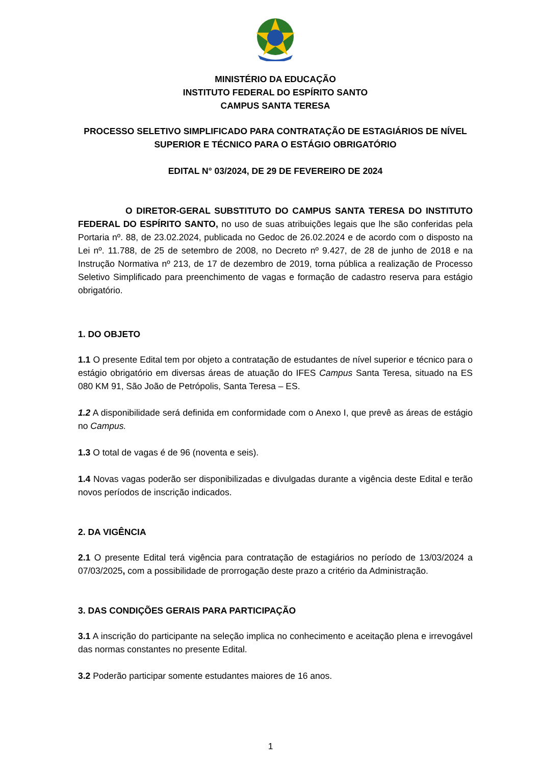MINISTÉRIO DA EDUCAÇÃO
INSTITUTO FEDERAL DO ESPÍRITO SANTO
CAMPUS SANTA TERESA
PROCESSO SELETIVO SIMPLIFICADO PARA CONTRATAÇÃO DE ESTAGIÁRIOS DE NÍVEL SUPERIOR E TÉCNICO PARA O ESTÁGIO OBRIGATÓRIO
EDITAL N° 03/2024, DE 29 DE FEVEREIRO DE 2024
O DIRETOR-GERAL SUBSTITUTO DO CAMPUS SANTA TERESA DO INSTITUTO FEDERAL DO ESPÍRITO SANTO, no uso de suas atribuições legais que lhe são conferidas pela Portaria nº. 88, de 23.02.2024, publicada no Gedoc de 26.02.2024 e de acordo com o disposto na Lei nº. 11.788, de 25 de setembro de 2008, no Decreto nº 9.427, de 28 de junho de 2018 e na Instrução Normativa nº 213, de 17 de dezembro de 2019, torna pública a realização de Processo Seletivo Simplificado para preenchimento de vagas e formação de cadastro reserva para estágio obrigatório.
1. DO OBJETO
1.1 O presente Edital tem por objeto a contratação de estudantes de nível superior e técnico para o estágio obrigatório em diversas áreas de atuação do IFES Campus Santa Teresa, situado na ES 080 KM 91, São João de Petrópolis, Santa Teresa – ES.
1.2 A disponibilidade será definida em conformidade com o Anexo I, que prevê as áreas de estágio no Campus.
1.3 O total de vagas é de 96 (noventa e seis).
1.4 Novas vagas poderão ser disponibilizadas e divulgadas durante a vigência deste Edital e terão novos períodos de inscrição indicados.
2. DA VIGÊNCIA
2.1 O presente Edital terá vigência para contratação de estagiários no período de 13/03/2024 a 07/03/2025, com a possibilidade de prorrogação deste prazo a critério da Administração.
3. DAS CONDIÇÕES GERAIS PARA PARTICIPAÇÃO
3.1 A inscrição do participante na seleção implica no conhecimento e aceitação plena e irrevogável das normas constantes no presente Edital.
3.2 Poderão participar somente estudantes maiores de 16 anos.
1